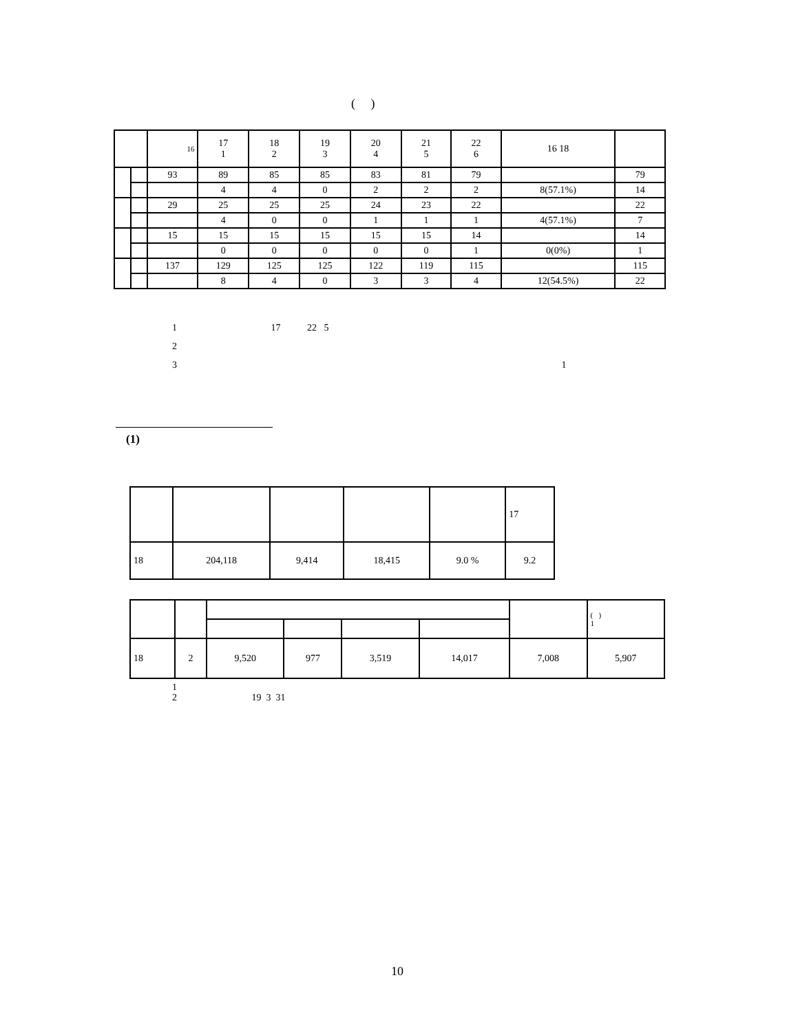( )
| | | 16 | 17 1 | 18 2 | 19 3 | 20 4 | 21 5 | 22 6 | 16 18 | |
| --- | --- | --- | --- | --- | --- | --- | --- | --- | --- | --- |
| | | 93 | 89 | 85 | 85 | 83 | 81 | 79 | | 79 |
| | | | 4 | 4 | 0 | 2 | 2 | 2 | 8(57.1%) | 14 |
| | | 29 | 25 | 25 | 25 | 24 | 23 | 22 | | 22 |
| | | | 4 | 0 | 0 | 1 | 1 | 1 | 4(57.1%) | 7 |
| | | 15 | 15 | 15 | 15 | 15 | 15 | 14 | | 14 |
| | | | 0 | 0 | 0 | 0 | 0 | 1 | 0(0%) | 1 |
| | | 137 | 129 | 125 | 125 | 122 | 119 | 115 | | 115 |
| | | | 8 | 4 | 0 | 3 | 3 | 4 | 12(54.5%) | 22 |
1 17 22 5
2
3 1
(1)
| | | | | | 17 |
| 18 | 204,118 | 9,414 | 18,415 | 9.0 % | 9.2 |
| | | | | | | | ( ) 1 |
| 18 | 2 | 9,520 | 977 | 3,519 | 14,017 | 7,008 | 5,907 |
1
2 19 3 31
10